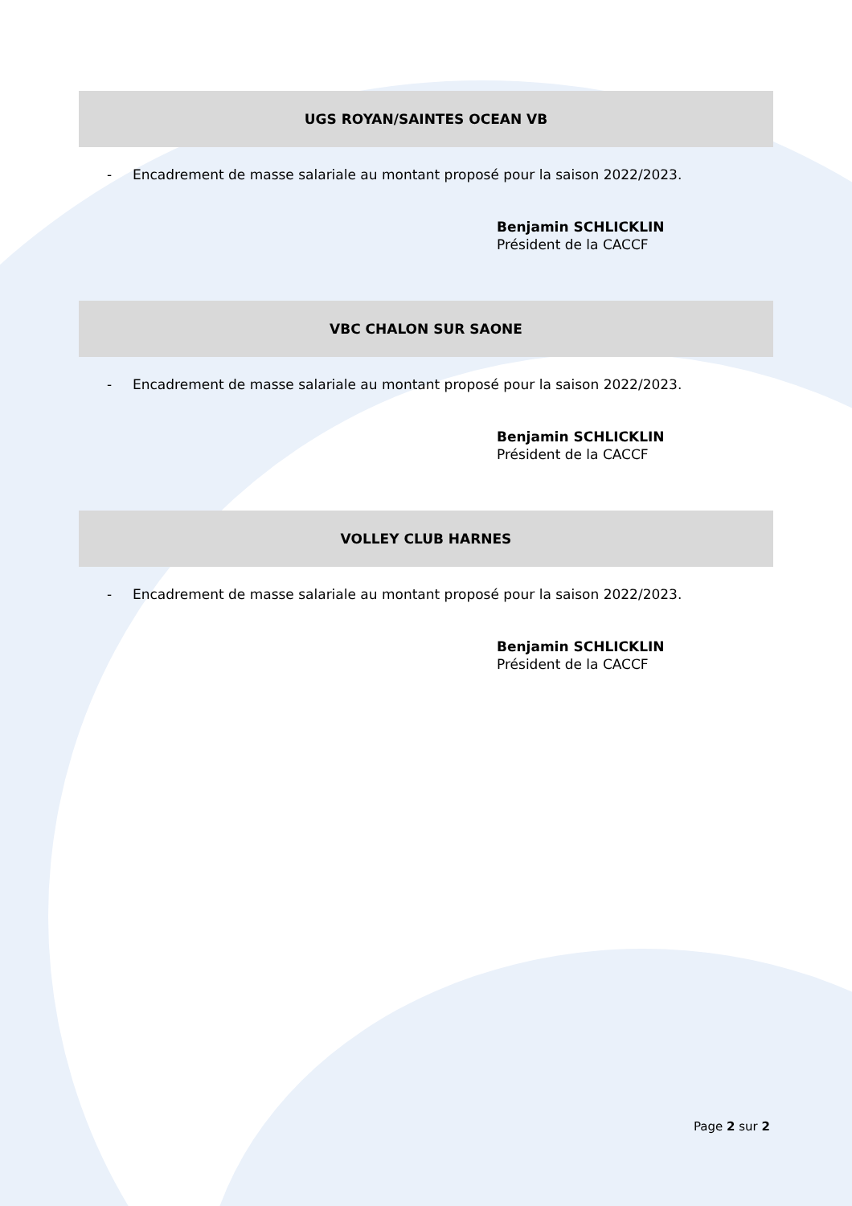UGS ROYAN/SAINTES OCEAN VB
- Encadrement de masse salariale au montant proposé pour la saison 2022/2023.
Benjamin SCHLICKLIN
Président de la CACCF
VBC CHALON SUR SAONE
- Encadrement de masse salariale au montant proposé pour la saison 2022/2023.
Benjamin SCHLICKLIN
Président de la CACCF
VOLLEY CLUB HARNES
- Encadrement de masse salariale au montant proposé pour la saison 2022/2023.
Benjamin SCHLICKLIN
Président de la CACCF
Page 2 sur 2